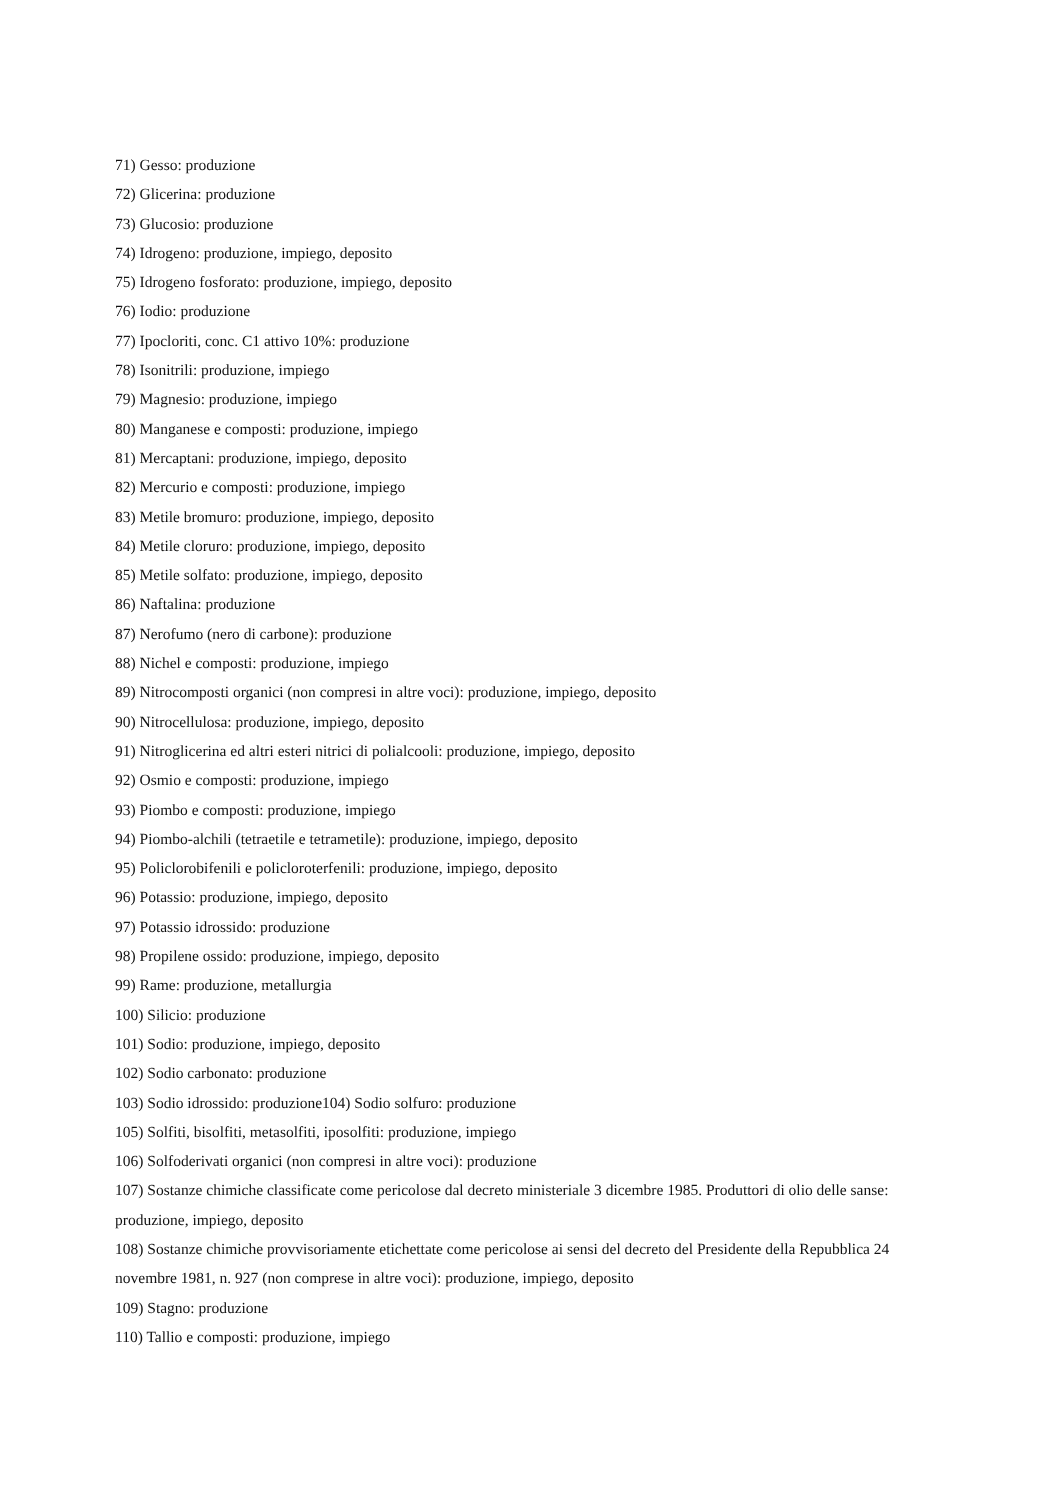71) Gesso: produzione
72) Glicerina: produzione
73) Glucosio: produzione
74) Idrogeno: produzione, impiego, deposito
75) Idrogeno fosforato: produzione, impiego, deposito
76) Iodio: produzione
77) Ipocloriti, conc. C1 attivo 10%: produzione
78) Isonitrili: produzione, impiego
79) Magnesio: produzione, impiego
80) Manganese e composti: produzione, impiego
81) Mercaptani: produzione, impiego, deposito
82) Mercurio e composti: produzione, impiego
83) Metile bromuro: produzione, impiego, deposito
84) Metile cloruro: produzione, impiego, deposito
85) Metile solfato: produzione, impiego, deposito
86) Naftalina: produzione
87) Nerofumo (nero di carbone): produzione
88) Nichel e composti: produzione, impiego
89) Nitrocomposti organici (non compresi in altre voci): produzione, impiego, deposito
90) Nitrocellulosa: produzione, impiego, deposito
91) Nitroglicerina ed altri esteri nitrici di polialcooli: produzione, impiego, deposito
92) Osmio e composti: produzione, impiego
93) Piombo e composti: produzione, impiego
94) Piombo-alchili (tetraetile e tetrametile): produzione, impiego, deposito
95) Policlorobifenili e policloroterfenili: produzione, impiego, deposito
96) Potassio: produzione, impiego, deposito
97) Potassio idrossido: produzione
98) Propilene ossido: produzione, impiego, deposito
99) Rame: produzione, metallurgia
100) Silicio: produzione
101) Sodio: produzione, impiego, deposito
102) Sodio carbonato: produzione
103) Sodio idrossido: produzione104) Sodio solfuro: produzione
105) Solfiti, bisolfiti, metasolfiti, iposolfiti: produzione, impiego
106) Solfoderivati organici (non compresi in altre voci): produzione
107) Sostanze chimiche classificate come pericolose dal decreto ministeriale 3 dicembre 1985. Produttori di olio delle sanse: produzione, impiego, deposito
108) Sostanze chimiche provvisoriamente etichettate come pericolose ai sensi del decreto del Presidente della Repubblica 24 novembre 1981, n. 927 (non comprese in altre voci): produzione, impiego, deposito
109) Stagno: produzione
110) Tallio e composti: produzione, impiego